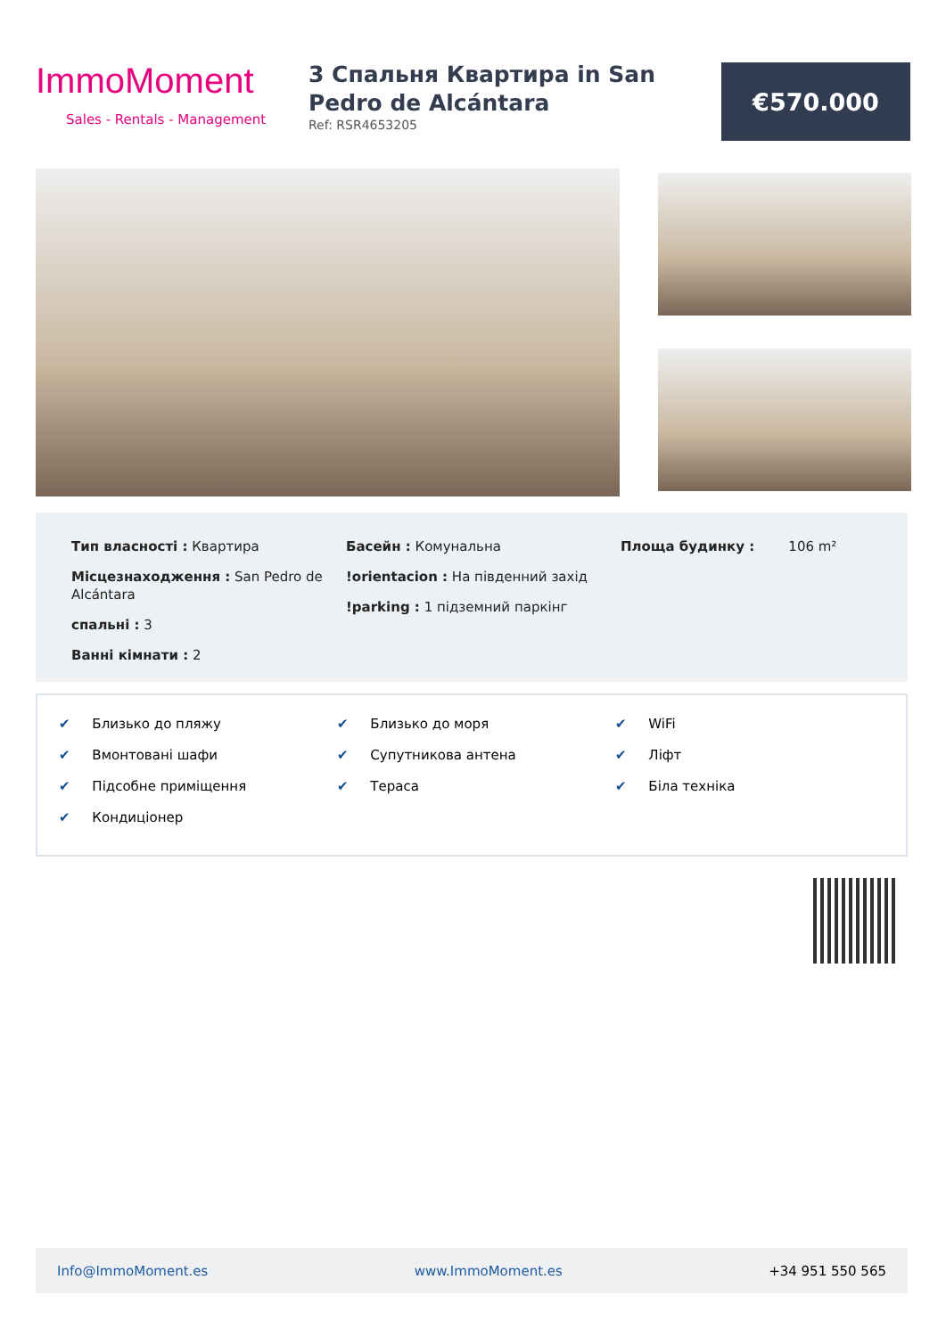ImmoMoment
Sales - Rentals - Management
3 Спальня Квартира in San Pedro de Alcántara
Ref: RSR4653205
€570.000
Тип власності : Квартира
Місцезнаходження : San Pedro de Alcántara
спальні : 3
Ванні кімнати : 2
Басейн : Комунальна
!orientacion : На південний захід
!parking : 1 підземний паркінг
Площа будинку : 106 m²
✔ Близько до пляжу
✔ Вмонтовані шафи
✔ Підсобне приміщення
✔ Кондиціонер
✔ Близько до моря
✔ Супутникова антена
✔ Тераса
✔ WiFi
✔ Ліфт
✔ Біла техніка
Info@ImmoMoment.es www.ImmoMoment.es +34 951 550 565